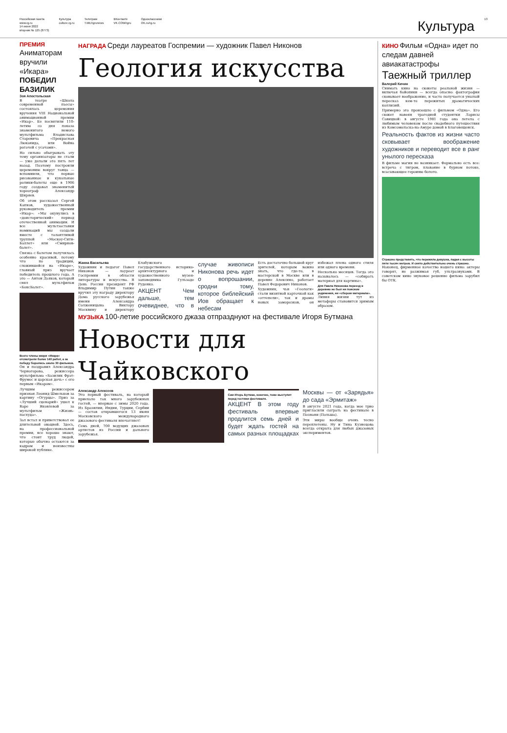Российская газета
www.rg.ru
14 июня 2022
вторник № 125 (8773)
Культура
culture.rg.ru
Телеграм
T.ME/rgrunews
ВКонтакте
VK.COM/rgru
Одноклассники
OK.ru/rg.ru
Культура
13
ПРЕМИЯ
Аниматорам вручили «Икара»
ПОБЕДИЛ БАЗИЛИК
Зоя Апостольская
В театре «Школа современной пьесы» состоялась церемония вручения VIII Национальной анимационной премии «Икар». Ее посвятили 110-летию со дня показа знаменитого немого мультфильма Владислава Старевича «Прекрасная Люканида, или Война рогачей с усачами».
Но сильно обыгрывать эту тему организаторы не стали — уже делали это пять лет назад. Поэтому построили церемонию вокруг танца — вспомнили, что первые рисованные и кукольные ролики-балеты еще в 1906 году создавал знаменитый хореограф Александр Ширяев.
Об этом рассказал Сергей Капков, художественный руководитель премии «Икар»: «Мы окунулись в «доисторический» период отечественной анимации. И все мультзаставки номинаций мы создали вместе с талантливой труппой «Москоу-Сити-Баллет» или «Смирнов-балет».
Связка с балетом получилась особенно красивой, потому что по традиции, сложившейся на «Икаре», главный приз вручает победитель прошлого года. А это — Антон Дьяков, который снял мультфильм «БоксБалет».
Всего члены жюри «Икара» отсмотрели более 140 работ, а за победу боролись около 30 фильмов.
Он и поздравил Александра Черногорова, режиссера мультфильма «Базилик Фрэт-Фрумос и царская дочь» с его первым «Икаром».
Лучшим режиссером признан Леонид Шмельков за картину «Огурцы». Приз за «Лучший сценарий» ушел к Варе Яковлевой за мультфильм «Жизнь-пасхуда».
Зал встал и приветствовал ее длительной овацией. Здесь, на профессиональной премии, все хорошо знают, что стоит труд людей, которые обычно остаются за кадром и неизвестны широкой публике.
НАГРАДА Среди лауреатов Госпремии — художник Павел Никонов
Геология искусства
Жанна Васильева
Художник и педагог Павел Никонов — лауреат Госпремии в области литературы и искусства. В День России президент РФ Владимир Путин также вручил эту награду директору Дома русского зарубежья имени Александра Солженицына Виктору Москвину и директору Елабужского государственного историко-архитектурного и художественного музея-заповедника Гульзаде Руденко.
АКЦЕНТ Чем дальше, тем очевиднее, что в случае живописи Никонова речь идет о вопрошании, сродни тому, которое библейский Иов обращает к небесам
Есть достаточно большой круг зрителей, которым важно знать, что где-то, в мастерской в Москве или в деревне Алексино, работает Павел Федорович Никонов.
Художник, чьи «Геологи» стали визитной карточкой как «оттепели», так и драмы новых заморозков, он избежал плена одного стиля или одного времени.
Несколько месяцев. Тогда это называлось — «собирать материал для картины».
Для Павла Никонова переезд в деревню не был ни поиском уединения, ни «сбором материала».
Линия жизни тут из метафоры становится зримым образом.
МУЗЫКА 100-летие российского джаза отпразднуют на фестивале Игоря Бутмана
Новости для Чайковского
Александр Алексеев
Это первый фестиваль, на который приехало так много зарубежных гостей, — впервые с зимы 2020 года. Из Бразилии, Индии, Турции, Сербии — состав открывшегося 13 июня Московского международного джазового фестиваля впечатляет!
Семь дней, 700 ведущих джазовых артистов из России и дальнего зарубежья.
Сам Игорь Бутман, конечно, тоже выступит перед гостями фестиваля.
АКЦЕНТ В этом году фестиваль впервые продлится семь дней и будет ждать гостей на самых разных площадках Москвы — от «Зарядья» до сада «Эрмитаж»
В августе 2021 года, когда мое трио пригласили сыграть на фестивале в Познани (Польша).
Эти миры вообще очень тесно переплетены. Ну и Тина Кузнецова всегда открыта для любых джазовых экспериментов.
КИНО Фильм «Одна» идет по следам давней авиакатастрофы
Таежный триллер
Валерий Кичин
Снимать кино на сюжеты реальной жизни — включая байопики — всегда опасно: фактография сковывает воображение, и часто получается унылый пересказ кем-то пережитых драматических коллизий.
Примерно это произошло с фильмом «Одна». Его сюжет навеян трагедией студентки Ларисы Савицкой: в августе 1981 года она летела с любимым человеком после свадебного путешествия из Комсомольска-на-Амуре домой в Благовещенск.
Реальность фактов из жизни часто сковывает воображение художников и переводит все в ранг унылого пересказа
В фильме магии не возникает. Формально есть все: встреча с тигром, плавание в бурном потоке, всасывающее героиню болото.
Страшно представить, что пережила девушка, падая с высоты пяти тысяч метров. И снято действительно очень страшно.
Наконец, фирменное качество нашего кино: актеры говорят, не разжимая губ, ультразвуками. В советском кино звуковое решение фильма зарубил бы ОТК.